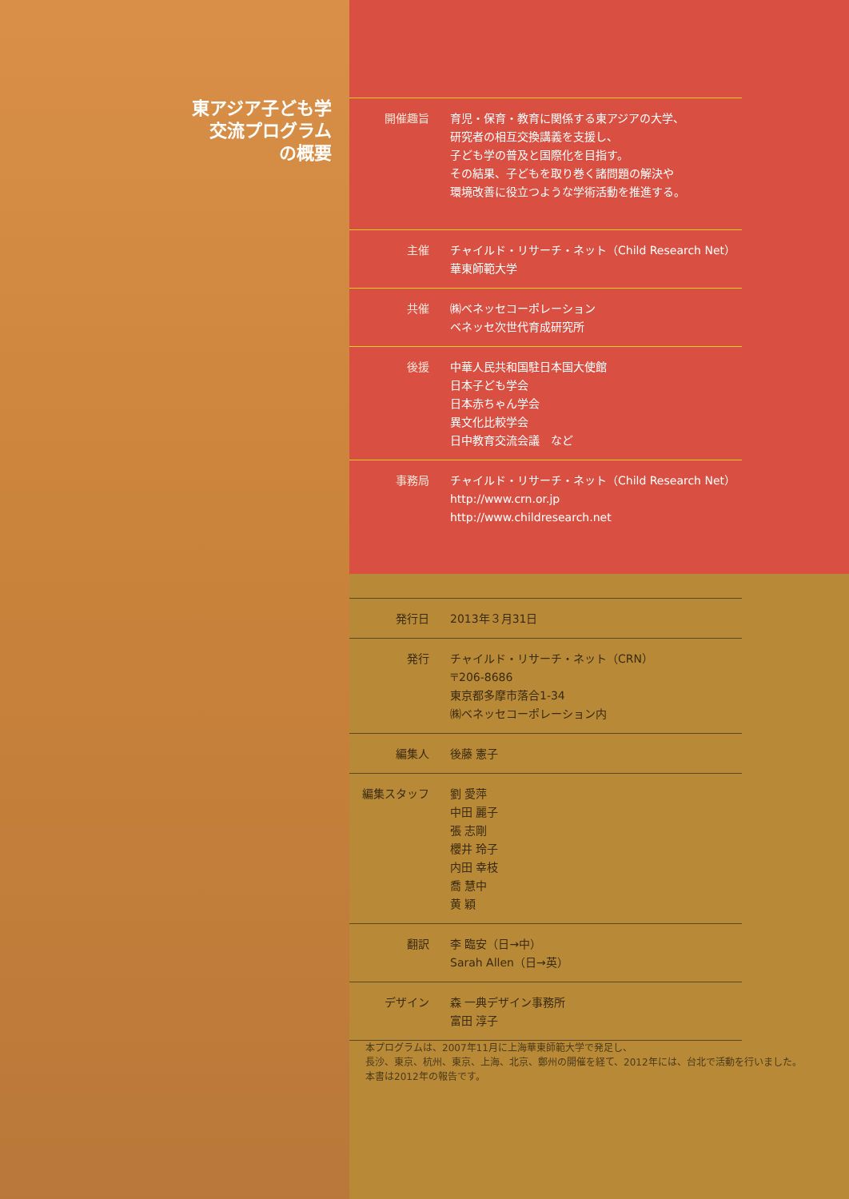東アジア子ども学
交流プログラム
の概要
| 開催趣旨 | 育児・保育・教育に関係する東アジアの大学、 研究者の相互交換講義を支援し、 子ども学の普及と国際化を目指す。 その結果、子どもを取り巻く諸問題の解決や 環境改善に役立つような学術活動を推進する。 |
| 主催 | チャイルド・リサーチ・ネット（Child Research Net） 華東師範大学 |
| 共催 | ㈱ベネッセコーポレーション ベネッセ次世代育成研究所 |
| 後援 | 中華人民共和国駐日本国大使館 日本子ども学会 日本赤ちゃん学会 異文化比較学会 日中教育交流会議 など |
| 事務局 | チャイルド・リサーチ・ネット（Child Research Net） http://www.crn.or.jp http://www.childresearch.net |
| 発行日 | 2013年３月31日 |
| 発行 | チャイルド・リサーチ・ネット（CRN） 〒206-8686 東京都多摩市落合1-34 ㈱ベネッセコーポレーション内 |
| 編集人 | 後藤 憲子 |
| 編集スタッフ | 劉 愛萍 中田 麗子 張 志剛 櫻井 玲子 内田 幸枝 喬 慧中 黄 穎 |
| 翻訳 | 李 臨安（日→中） Sarah Allen（日→英） |
| デザイン | 森 一典デザイン事務所 富田 淳子 |
本プログラムは、2007年11月に上海華東師範大学で発足し、
長沙、東京、杭州、東京、上海、北京、鄭州の開催を経て、2012年には、台北で活動を行いました。
本書は2012年の報告です。